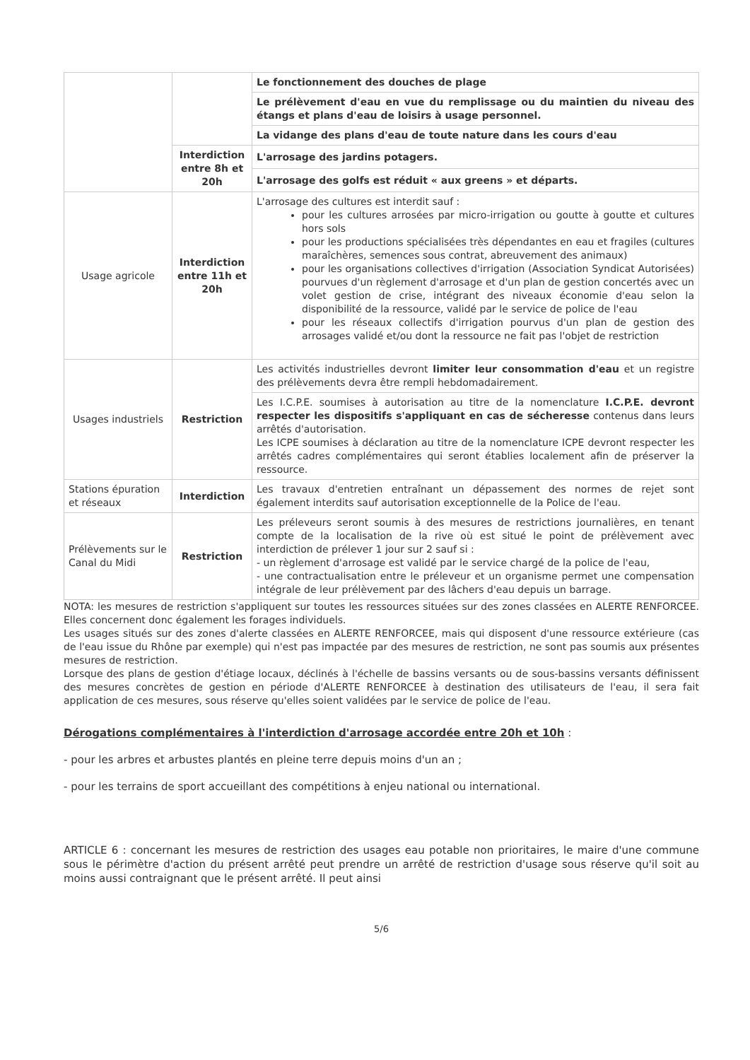| | | Le fonctionnement des douches de plage |
| | | Le prélèvement d'eau en vue du remplissage ou du maintien du niveau des étangs et plans d'eau de loisirs à usage personnel. |
| | | La vidange des plans d'eau de toute nature dans les cours d'eau |
| | Interdiction entre 8h et 20h | L'arrosage des jardins potagers. |
| | | L'arrosage des golfs est réduit « aux greens » et départs. |
| Usage agricole | Interdiction entre 11h et 20h | L'arrosage des cultures est interdit sauf : pour les cultures arrosées par micro-irrigation ou goutte à goutte et cultures hors sols pour les productions spécialisées très dépendantes en eau et fragiles (cultures maraîchères, semences sous contrat, abreuvement des animaux) pour les organisations collectives d'irrigation (Association Syndicat Autorisées) pourvues d'un règlement d'arrosage et d'un plan de gestion concertés avec un volet gestion de crise, intégrant des niveaux économie d'eau selon la disponibilité de la ressource, validé par le service de police de l'eau pour les réseaux collectifs d'irrigation pourvus d'un plan de gestion des arrosages validé et/ou dont la ressource ne fait pas l'objet de restriction |
| Usages industriels | Restriction | Les activités industrielles devront limiter leur consommation d'eau et un registre des prélèvements devra être rempli hebdomadairement. |
| | | Les I.C.P.E. soumises à autorisation au titre de la nomenclature I.C.P.E. devront respecter les dispositifs s'appliquant en cas de sécheresse contenus dans leurs arrêtés d'autorisation. Les ICPE soumises à déclaration au titre de la nomenclature ICPE devront respecter les arrêtés cadres complémentaires qui seront établies localement afin de préserver la ressource. |
| Stations épuration et réseaux | Interdiction | Les travaux d'entretien entraînant un dépassement des normes de rejet sont également interdits sauf autorisation exceptionnelle de la Police de l'eau. |
| Prélèvements sur le Canal du Midi | Restriction | Les préleveurs seront soumis à des mesures de restrictions journalières, en tenant compte de la localisation de la rive où est situé le point de prélèvement avec interdiction de prélever 1 jour sur 2 sauf si : - un règlement d'arrosage est validé par le service chargé de la police de l'eau, - une contractualisation entre le préleveur et un organisme permet une compensation intégrale de leur prélèvement par des lâchers d'eau depuis un barrage. |
NOTA: les mesures de restriction s'appliquent sur toutes les ressources situées sur des zones classées en ALERTE RENFORCEE. Elles concernent donc également les forages individuels.
Les usages situés sur des zones d'alerte classées en ALERTE RENFORCEE, mais qui disposent d'une ressource extérieure (cas de l'eau issue du Rhône par exemple) qui n'est pas impactée par des mesures de restriction, ne sont pas soumis aux présentes mesures de restriction.
Lorsque des plans de gestion d'étiage locaux, déclinés à l'échelle de bassins versants ou de sous-bassins versants définissent des mesures concrètes de gestion en période d'ALERTE RENFORCEE à destination des utilisateurs de l'eau, il sera fait application de ces mesures, sous réserve qu'elles soient validées par le service de police de l'eau.
Dérogations complémentaires à l'interdiction d'arrosage accordée entre 20h et 10h :
- pour les arbres et arbustes plantés en pleine terre depuis moins d'un an ;
- pour les terrains de sport accueillant des compétitions à enjeu national ou international.
ARTICLE 6 : concernant les mesures de restriction des usages eau potable non prioritaires, le maire d'une commune sous le périmètre d'action du présent arrêté peut prendre un arrêté de restriction d'usage sous réserve qu'il soit au moins aussi contraignant que le présent arrêté. Il peut ainsi
5/6